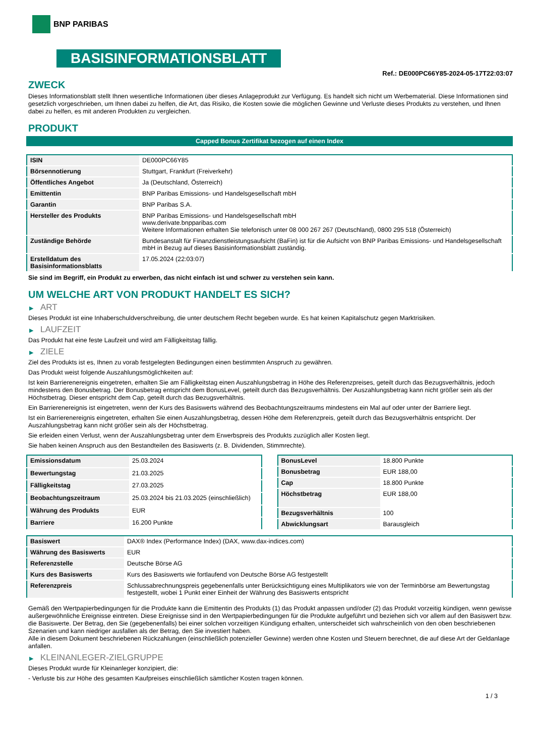BNP PARIBAS
BASISINFORMATIONSBLATT
Ref.: DE000PC66Y85-2024-05-17T22:03:07
ZWECK
Dieses Informationsblatt stellt Ihnen wesentliche Informationen über dieses Anlageprodukt zur Verfügung. Es handelt sich nicht um Werbematerial. Diese Informationen sind gesetzlich vorgeschrieben, um Ihnen dabei zu helfen, die Art, das Risiko, die Kosten sowie die möglichen Gewinne und Verluste dieses Produkts zu verstehen, und Ihnen dabei zu helfen, es mit anderen Produkten zu vergleichen.
PRODUKT
Capped Bonus Zertifikat bezogen auf einen Index
| ISIN | DE000PC66Y85 |
| Börsennotierung | Stuttgart, Frankfurt (Freiverkehr) |
| Öffentliches Angebot | Ja (Deutschland, Österreich) |
| Emittentin | BNP Paribas Emissions- und Handelsgesellschaft mbH |
| Garantin | BNP Paribas S.A. |
| Hersteller des Produkts | BNP Paribas Emissions- und Handelsgesellschaft mbH www.derivate.bnpparibas.com Weitere Informationen erhalten Sie telefonisch unter 08 000 267 267 (Deutschland), 0800 295 518 (Österreich) |
| Zuständige Behörde | Bundesanstalt für Finanzdienstleistungsaufsicht (BaFin) ist für die Aufsicht von BNP Paribas Emissions- und Handelsgesellschaft mbH in Bezug auf dieses Basisinformationsblatt zuständig. |
| Erstelldatum des Basisinformationsblatts | 17.05.2024 (22:03:07) |
Sie sind im Begriff, ein Produkt zu erwerben, das nicht einfach ist und schwer zu verstehen sein kann.
UM WELCHE ART VON PRODUKT HANDELT ES SICH?
▶ ART
Dieses Produkt ist eine Inhaberschuldverschreibung, die unter deutschem Recht begeben wurde. Es hat keinen Kapitalschutz gegen Marktrisiken.
▶ LAUFZEIT
Das Produkt hat eine feste Laufzeit und wird am Fälligkeitstag fällig.
▶ ZIELE
Ziel des Produkts ist es, Ihnen zu vorab festgelegten Bedingungen einen bestimmten Anspruch zu gewähren.
Das Produkt weist folgende Auszahlungsmöglichkeiten auf:
Ist kein Barrierenereignis eingetreten, erhalten Sie am Fälligkeitstag einen Auszahlungsbetrag in Höhe des Referenzpreises, geteilt durch das Bezugsverhältnis, jedoch mindestens den Bonusbetrag. Der Bonusbetrag entspricht dem BonusLevel, geteilt durch das Bezugsverhältnis. Der Auszahlungsbetrag kann nicht größer sein als der Höchstbetrag. Dieser entspricht dem Cap, geteilt durch das Bezugsverhältnis.
Ein Barrierenereignis ist eingetreten, wenn der Kurs des Basiswerts während des Beobachtungszeitraums mindestens ein Mal auf oder unter der Barriere liegt.
Ist ein Barrierenereignis eingetreten, erhalten Sie einen Auszahlungsbetrag, dessen Höhe dem Referenzpreis, geteilt durch das Bezugsverhältnis entspricht. Der Auszahlungsbetrag kann nicht größer sein als der Höchstbetrag.
Sie erleiden einen Verlust, wenn der Auszahlungsbetrag unter dem Erwerbspreis des Produkts zuzüglich aller Kosten liegt.
Sie haben keinen Anspruch aus den Bestandteilen des Basiswerts (z. B. Dividenden, Stimmrechte).
| Emissionsdatum | 25.03.2024 |
| Bewertungstag | 21.03.2025 |
| Fälligkeitstag | 27.03.2025 |
| Beobachtungszeitraum | 25.03.2024 bis 21.03.2025 (einschließlich) |
| Währung des Produkts | EUR |
| Barriere | 16.200 Punkte |
| BonusLevel | 18.800 Punkte |
| Bonusbetrag | EUR 188,00 |
| Cap | 18.800 Punkte |
| Höchstbetrag | EUR 188,00 |
| Bezugsverhältnis | 100 |
| Abwicklungsart | Barausgleich |
| Basiswert | DAX® Index (Performance Index) (DAX, www.dax-indices.com) |
| Währung des Basiswerts | EUR |
| Referenzstelle | Deutsche Börse AG |
| Kurs des Basiswerts | Kurs des Basiswerts wie fortlaufend von Deutsche Börse AG festgestellt |
| Referenzpreis | Schlussabrechnungspreis gegebenenfalls unter Berücksichtigung eines Multiplikators wie von der Terminbörse am Bewertungstag festgestellt, wobei 1 Punkt einer Einheit der Währung des Basiswerts entspricht |
Gemäß den Wertpapierbedingungen für die Produkte kann die Emittentin des Produkts (1) das Produkt anpassen und/oder (2) das Produkt vorzeitig kündigen, wenn gewisse außergewöhnliche Ereignisse eintreten. Diese Ereignisse sind in den Wertpapierbedingungen für die Produkte aufgeführt und beziehen sich vor allem auf den Basiswert bzw. die Basiswerte. Der Betrag, den Sie (gegebenenfalls) bei einer solchen vorzeitigen Kündigung erhalten, unterscheidet sich wahrscheinlich von den oben beschriebenen Szenarien und kann niedriger ausfallen als der Betrag, den Sie investiert haben.
Alle in diesem Dokument beschriebenen Rückzahlungen (einschließlich potenzieller Gewinne) werden ohne Kosten und Steuern berechnet, die auf diese Art der Geldanlage anfallen.
▶ KLEINANLEGER-ZIELGRUPPE
Dieses Produkt wurde für Kleinanleger konzipiert, die:
- Verluste bis zur Höhe des gesamten Kaufpreises einschließlich sämtlicher Kosten tragen können.
1 / 3